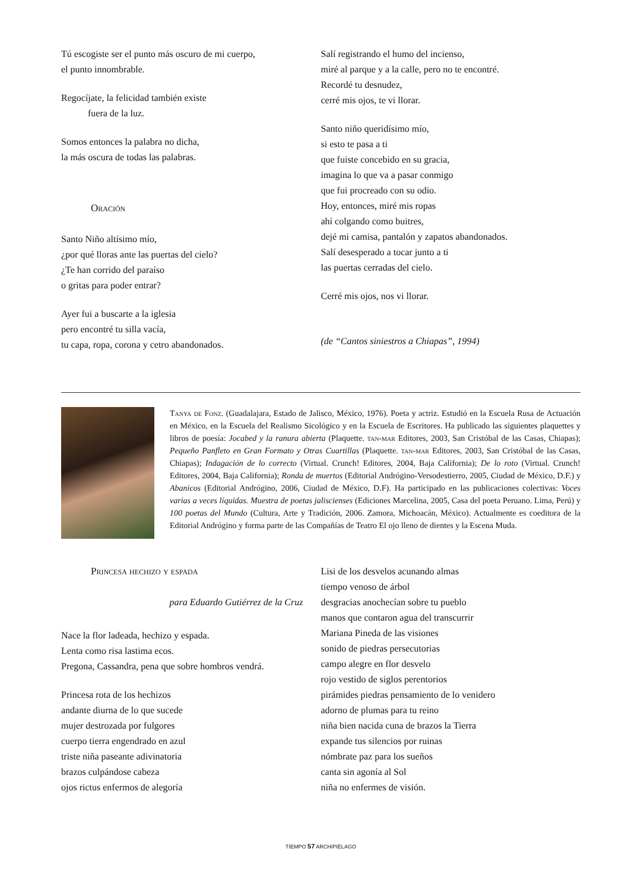Tú escogiste ser el punto más oscuro de mi cuerpo,
el punto innombrable.
Regocíjate, la felicidad también existe
fuera de la luz.
Somos entonces la palabra no dicha,
la más oscura de todas las palabras.
Oración
Santo Niño altísimo mío,
¿por qué lloras ante las puertas del cielo?
¿Te han corrido del paraíso
o gritas para poder entrar?
Ayer fui a buscarte a la iglesia
pero encontré tu silla vacía,
tu capa, ropa, corona y cetro abandonados.
Salí registrando el humo del incienso,
miré al parque y a la calle, pero no te encontré.
Recordé tu desnudez,
cerré mis ojos, te vi llorar.
Santo niño queridísimo mío,
si esto te pasa a ti
que fuiste concebido en su gracia,
imagina lo que va a pasar conmigo
que fui procreado con su odio.
Hoy, entonces, miré mis ropas
ahí colgando como buitres,
dejé mi camisa, pantalón y zapatos abandonados.
Salí desesperado a tocar junto a ti
las puertas cerradas del cielo.
Cerré mis ojos, nos vi llorar.
(de “Cantos siniestros a Chiapas”, 1994)
Tanya de Fonz. (Guadalajara, Estado de Jalisco, México, 1976). Poeta y actriz. Estudió en la Escuela Rusa de Actuación en México, en la Escuela del Realismo Sicológico y en la Escuela de Escritores. Ha publicado las siguientes plaquettes y libros de poesía: Jocabed y la ranura abierta (Plaquette. tan-mar Editores, 2003, San Cristóbal de las Casas, Chiapas); Pequeño Panfleto en Gran Formato y Otras Cuartillas (Plaquette. tan-mar Editores, 2003, San Cristóbal de las Casas, Chiapas); Indagación de lo correcto (Virtual. Crunch! Editores, 2004, Baja California); De lo roto (Virtual. Crunch! Editores, 2004, Baja California); Ronda de muertos (Editorial Andrógino-Versodestierro, 2005, Ciudad de México, D.F.) y Abanicos (Editorial Andrógino, 2006, Ciudad de México, D.F). Ha participado en las publicaciones colectivas: Voces varias a veces líquidas. Muestra de poetas jaliscienses (Ediciones Marcelina, 2005, Casa del poeta Peruano. Lima, Perú) y 100 poetas del Mundo (Cultura, Arte y Tradición, 2006. Zamora, Michoacán, México). Actualmente es coeditora de la Editorial Andrógino y forma parte de las Compañías de Teatro El ojo lleno de dientes y la Escena Muda.
Princesa hechizo y espada
para Eduardo Gutiérrez de la Cruz
Nace la flor ladeada, hechizo y espada.
Lenta como risa lastima ecos.
Pregona, Cassandra, pena que sobre hombros vendrá.
Princesa rota de los hechizos
andante diurna de lo que sucede
mujer destrozada por fulgores
cuerpo tierra engendrado en azul
triste niña paseante adivinatoria
brazos culpándose cabeza
ojos rictus enfermos de alegoría
Lisi de los desvelos acunando almas
tiempo venoso de árbol
desgracias anochecían sobre tu pueblo
manos que contaron agua del transcurrir
Mariana Pineda de las visiones
sonido de piedras persecutorias
campo alegre en flor desvelo
rojo vestido de siglos perentorios
pirámides piedras pensamiento de lo venidero
adorno de plumas para tu reino
niña bien nacida cuna de brazos la Tierra
expande tus silencios por ruinas
nómbrate paz para los sueños
canta sin agonía al Sol
niña no enfermes de visión.
TIEMPO 57 ARCHIPIÉLAGO